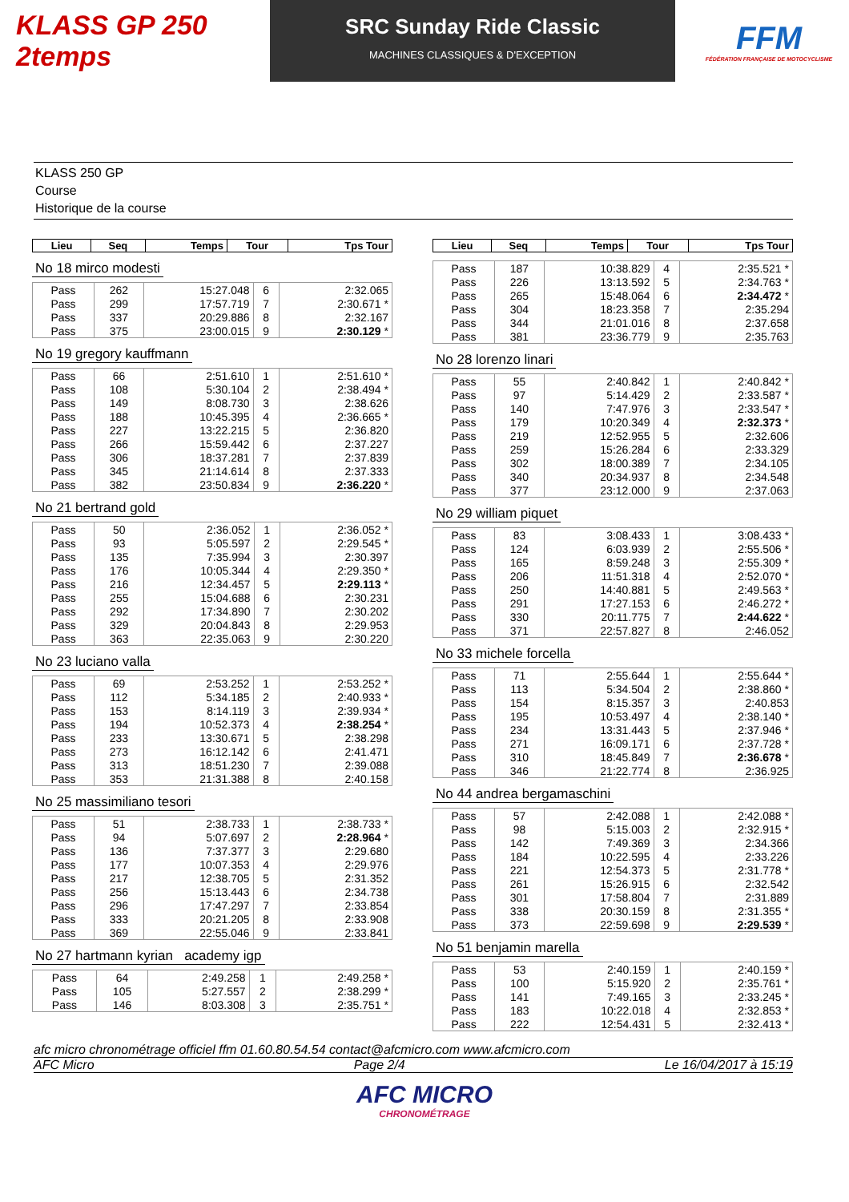KLASS GP 250 2temps
SRC Sunday Ride Classic
MACHINES CLASSIQUES & D'EXCEPTION
FFM
FÉDÉRATION FRANÇAISE DE MOTOCYCLISME
KLASS 250 GP
Course
Historique de la course
| Lieu | Seq | Temps | Tour | Tps Tour |
| --- | --- | --- | --- | --- |
No 18 mirco modesti
| Pass | 262 | 15:27.048 | 6 | 2:32.065 |
| Pass | 299 | 17:57.719 | 7 | 2:30.671 * |
| Pass | 337 | 20:29.886 | 8 | 2:32.167 |
| Pass | 375 | 23:00.015 | 9 | 2:30.129 * |
No 19 gregory kauffmann
| Pass | 66 | 2:51.610 | 1 | 2:51.610 * |
| Pass | 108 | 5:30.104 | 2 | 2:38.494 * |
| Pass | 149 | 8:08.730 | 3 | 2:38.626 |
| Pass | 188 | 10:45.395 | 4 | 2:36.665 * |
| Pass | 227 | 13:22.215 | 5 | 2:36.820 |
| Pass | 266 | 15:59.442 | 6 | 2:37.227 |
| Pass | 306 | 18:37.281 | 7 | 2:37.839 |
| Pass | 345 | 21:14.614 | 8 | 2:37.333 |
| Pass | 382 | 23:50.834 | 9 | 2:36.220 * |
No 21 bertrand gold
| Pass | 50 | 2:36.052 | 1 | 2:36.052 * |
| Pass | 93 | 5:05.597 | 2 | 2:29.545 * |
| Pass | 135 | 7:35.994 | 3 | 2:30.397 |
| Pass | 176 | 10:05.344 | 4 | 2:29.350 * |
| Pass | 216 | 12:34.457 | 5 | 2:29.113 * |
| Pass | 255 | 15:04.688 | 6 | 2:30.231 |
| Pass | 292 | 17:34.890 | 7 | 2:30.202 |
| Pass | 329 | 20:04.843 | 8 | 2:29.953 |
| Pass | 363 | 22:35.063 | 9 | 2:30.220 |
No 23 luciano valla
| Pass | 69 | 2:53.252 | 1 | 2:53.252 * |
| Pass | 112 | 5:34.185 | 2 | 2:40.933 * |
| Pass | 153 | 8:14.119 | 3 | 2:39.934 * |
| Pass | 194 | 10:52.373 | 4 | 2:38.254 * |
| Pass | 233 | 13:30.671 | 5 | 2:38.298 |
| Pass | 273 | 16:12.142 | 6 | 2:41.471 |
| Pass | 313 | 18:51.230 | 7 | 2:39.088 |
| Pass | 353 | 21:31.388 | 8 | 2:40.158 |
No 25 massimiliano tesori
| Pass | 51 | 2:38.733 | 1 | 2:38.733 * |
| Pass | 94 | 5:07.697 | 2 | 2:28.964 * |
| Pass | 136 | 7:37.377 | 3 | 2:29.680 |
| Pass | 177 | 10:07.353 | 4 | 2:29.976 |
| Pass | 217 | 12:38.705 | 5 | 2:31.352 |
| Pass | 256 | 15:13.443 | 6 | 2:34.738 |
| Pass | 296 | 17:47.297 | 7 | 2:33.854 |
| Pass | 333 | 20:21.205 | 8 | 2:33.908 |
| Pass | 369 | 22:55.046 | 9 | 2:33.841 |
No 27 hartmann kyrian academy igp
| Pass | 64 | 2:49.258 | 1 | 2:49.258 * |
| Pass | 105 | 5:27.557 | 2 | 2:38.299 * |
| Pass | 146 | 8:03.308 | 3 | 2:35.751 * |
| Lieu | Seq | Temps | Tour | Tps Tour |
| --- | --- | --- | --- | --- |
| Pass | 187 | 10:38.829 | 4 | 2:35.521 * |
| Pass | 226 | 13:13.592 | 5 | 2:34.763 * |
| Pass | 265 | 15:48.064 | 6 | 2:34.472 * |
| Pass | 304 | 18:23.358 | 7 | 2:35.294 |
| Pass | 344 | 21:01.016 | 8 | 2:37.658 |
| Pass | 381 | 23:36.779 | 9 | 2:35.763 |
No 28 lorenzo linari
| Pass | 55 | 2:40.842 | 1 | 2:40.842 * |
| Pass | 97 | 5:14.429 | 2 | 2:33.587 * |
| Pass | 140 | 7:47.976 | 3 | 2:33.547 * |
| Pass | 179 | 10:20.349 | 4 | 2:32.373 * |
| Pass | 219 | 12:52.955 | 5 | 2:32.606 |
| Pass | 259 | 15:26.284 | 6 | 2:33.329 |
| Pass | 302 | 18:00.389 | 7 | 2:34.105 |
| Pass | 340 | 20:34.937 | 8 | 2:34.548 |
| Pass | 377 | 23:12.000 | 9 | 2:37.063 |
No 29 william piquet
| Pass | 83 | 3:08.433 | 1 | 3:08.433 * |
| Pass | 124 | 6:03.939 | 2 | 2:55.506 * |
| Pass | 165 | 8:59.248 | 3 | 2:55.309 * |
| Pass | 206 | 11:51.318 | 4 | 2:52.070 * |
| Pass | 250 | 14:40.881 | 5 | 2:49.563 * |
| Pass | 291 | 17:27.153 | 6 | 2:46.272 * |
| Pass | 330 | 20:11.775 | 7 | 2:44.622 * |
| Pass | 371 | 22:57.827 | 8 | 2:46.052 |
No 33 michele forcella
| Pass | 71 | 2:55.644 | 1 | 2:55.644 * |
| Pass | 113 | 5:34.504 | 2 | 2:38.860 * |
| Pass | 154 | 8:15.357 | 3 | 2:40.853 |
| Pass | 195 | 10:53.497 | 4 | 2:38.140 * |
| Pass | 234 | 13:31.443 | 5 | 2:37.946 * |
| Pass | 271 | 16:09.171 | 6 | 2:37.728 * |
| Pass | 310 | 18:45.849 | 7 | 2:36.678 * |
| Pass | 346 | 21:22.774 | 8 | 2:36.925 |
No 44 andrea bergamaschini
| Pass | 57 | 2:42.088 | 1 | 2:42.088 * |
| Pass | 98 | 5:15.003 | 2 | 2:32.915 * |
| Pass | 142 | 7:49.369 | 3 | 2:34.366 |
| Pass | 184 | 10:22.595 | 4 | 2:33.226 |
| Pass | 221 | 12:54.373 | 5 | 2:31.778 * |
| Pass | 261 | 15:26.915 | 6 | 2:32.542 |
| Pass | 301 | 17:58.804 | 7 | 2:31.889 |
| Pass | 338 | 20:30.159 | 8 | 2:31.355 * |
| Pass | 373 | 22:59.698 | 9 | 2:29.539 * |
No 51 benjamin marella
| Pass | 53 | 2:40.159 | 1 | 2:40.159 * |
| Pass | 100 | 5:15.920 | 2 | 2:35.761 * |
| Pass | 141 | 7:49.165 | 3 | 2:33.245 * |
| Pass | 183 | 10:22.018 | 4 | 2:32.853 * |
| Pass | 222 | 12:54.431 | 5 | 2:32.413 * |
afc micro chronométrage officiel ffm 01.60.80.54.54 contact@afcmicro.com www.afcmicro.com
AFC Micro Page 2/4 Le 16/04/2017 à 15:19
AFC MICRO
CHRONOMÉTRAGE